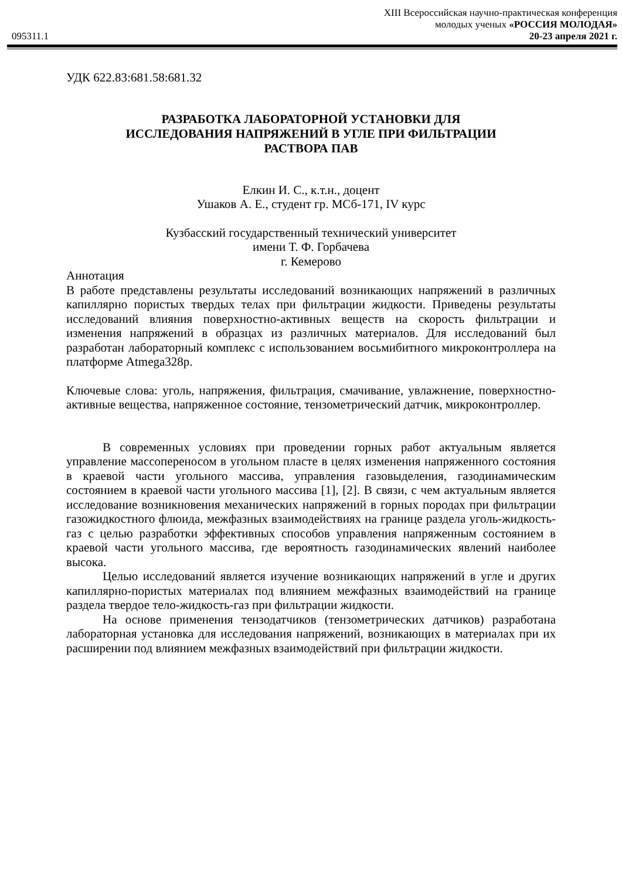XIII Всероссийская научно-практическая конференция
молодых ученых «РОССИЯ МОЛОДАЯ»
095311.1 20-23 апреля 2021 г.
УДК 622.83:681.58:681.32
РАЗРАБОТКА ЛАБОРАТОРНОЙ УСТАНОВКИ ДЛЯ
ИССЛЕДОВАНИЯ НАПРЯЖЕНИЙ В УГЛЕ ПРИ ФИЛЬТРАЦИИ
РАСТВОРА ПАВ
Елкин И. С., к.т.н., доцент
Ушаков А. Е., студент гр. МСб-171, IV курс
Кузбасский государственный технический университет
имени Т. Ф. Горбачева
г. Кемерово
Аннотация
В работе представлены результаты исследований возникающих напряжений в различных капиллярно пористых твердых телах при фильтрации жидкости. Приведены результаты исследований влияния поверхностно-активных веществ на скорость фильтрации и изменения напряжений в образцах из различных материалов. Для исследований был разработан лабораторный комплекс с использованием восьмибитного микроконтроллера на платформе Atmega328p.
Ключевые слова: уголь, напряжения, фильтрация, смачивание, увлажнение, поверхностно-активные вещества, напряженное состояние, тензометрический датчик, микроконтроллер.
В современных условиях при проведении горных работ актуальным является управление массопереносом в угольном пласте в целях изменения напряженного состояния в краевой части угольного массива, управления газовыделения, газодинамическим состоянием в краевой части угольного массива [1], [2]. В связи, с чем актуальным является исследование возникновения механических напряжений в горных породах при фильтрации газожидкостного флюида, межфазных взаимодействиях на границе раздела уголь-жидкость-газ с целью разработки эффективных способов управления напряженным состоянием в краевой части угольного массива, где вероятность газодинамических явлений наиболее высока.
Целью исследований является изучение возникающих напряжений в угле и других капиллярно-пористых материалах под влиянием межфазных взаимодействий на границе раздела твердое тело-жидкость-газ при фильтрации жидкости.
На основе применения тензодатчиков (тензометрических датчиков) разработана лабораторная установка для исследования напряжений, возникающих в материалах при их расширении под влиянием межфазных взаимодействий при фильтрации жидкости.